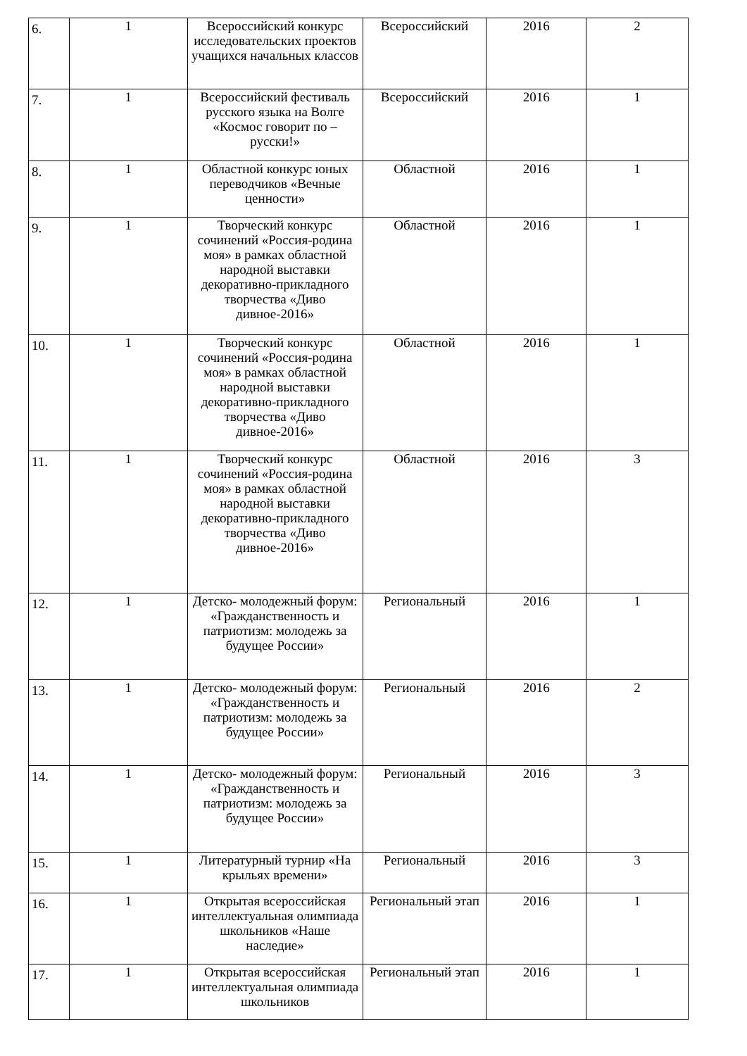| 6. | 1 | Всероссийский конкурс исследовательских проектов учащихся начальных классов | Всероссийский | 2016 | 2 |
| 7. | 1 | Всероссийский фестиваль русского языка на Волге «Космос говорит по – русски!» | Всероссийский | 2016 | 1 |
| 8. | 1 | Областной конкурс юных переводчиков «Вечные ценности» | Областной | 2016 | 1 |
| 9. | 1 | Творческий конкурс сочинений «Россия-родина моя» в рамках областной народной выставки декоративно-прикладного творчества «Диво дивное-2016» | Областной | 2016 | 1 |
| 10. | 1 | Творческий конкурс сочинений «Россия-родина моя» в рамках областной народной выставки декоративно-прикладного творчества «Диво дивное-2016» | Областной | 2016 | 1 |
| 11. | 1 | Творческий конкурс сочинений «Россия-родина моя» в рамках областной народной выставки декоративно-прикладного творчества «Диво дивное-2016» | Областной | 2016 | 3 |
| 12. | 1 | Детско- молодежный форум: «Гражданственность и патриотизм: молодежь за будущее России» | Региональный | 2016 | 1 |
| 13. | 1 | Детско- молодежный форум: «Гражданственность и патриотизм: молодежь за будущее России» | Региональный | 2016 | 2 |
| 14. | 1 | Детско- молодежный форум: «Гражданственность и патриотизм: молодежь за будущее России» | Региональный | 2016 | 3 |
| 15. | 1 | Литературный турнир «На крыльях времени» | Региональный | 2016 | 3 |
| 16. | 1 | Открытая всероссийская интеллектуальная олимпиада школьников «Наше наследие» | Региональный этап | 2016 | 1 |
| 17. | 1 | Открытая всероссийская интеллектуальная олимпиада школьников | Региональный этап | 2016 | 1 |